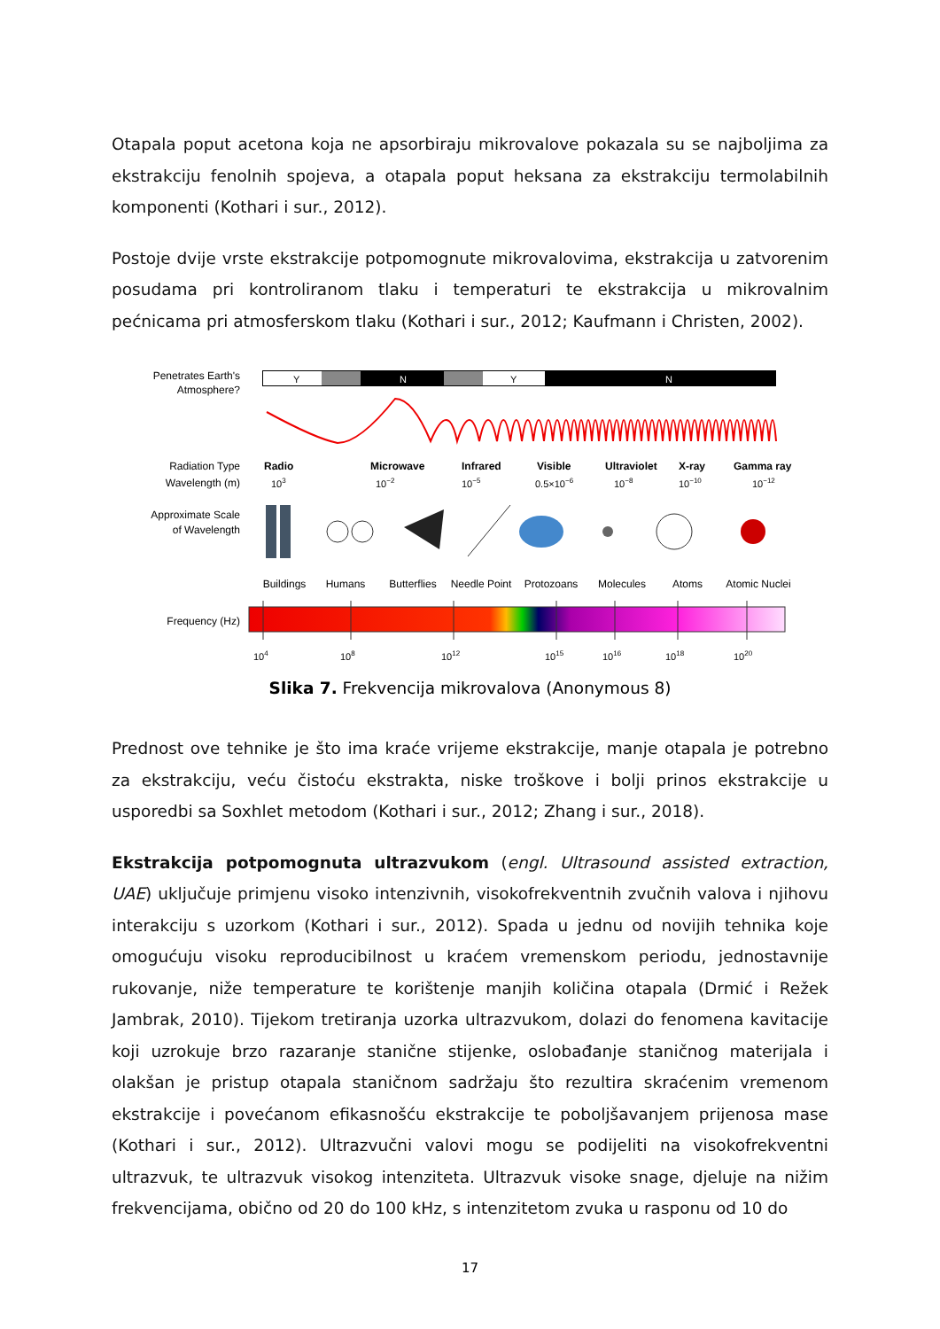Otapala poput acetona koja ne apsorbiraju mikrovalove pokazala su se najboljima za ekstrakciju fenolnih spojeva, a otapala poput heksana za ekstrakciju termolabilnih komponenti (Kothari i sur., 2012).
Postoje dvije vrste ekstrakcije potpomognute mikrovalovima, ekstrakcija u zatvorenim posudama pri kontroliranom tlaku i temperaturi te ekstrakcija u mikrovalnim pećnicama pri atmosferskom tlaku (Kothari i sur., 2012; Kaufmann i Christen, 2002).
Penetrates Earth's
Atmosphere?
Y
N
Y
N
Radiation Type
Wavelength (m)
Radio
Microwave
Infrared
Visible
Ultraviolet
X-ray
Gamma ray
103
10−2
10−5
0.5×10−6
10−8
10−10
10−12
Approximate Scale
of Wavelength
Buildings
Humans
Butterflies
Needle Point
Protozoans
Molecules
Atoms
Atomic Nuclei
Frequency (Hz)
104
108
1012
1015
1016
1018
1020
Slika 7. Frekvencija mikrovalova (Anonymous 8)
Prednost ove tehnike je što ima kraće vrijeme ekstrakcije, manje otapala je potrebno za ekstrakciju, veću čistoću ekstrakta, niske troškove i bolji prinos ekstrakcije u usporedbi sa Soxhlet metodom (Kothari i sur., 2012; Zhang i sur., 2018).
Ekstrakcija potpomognuta ultrazvukom (engl. Ultrasound assisted extraction, UAE) uključuje primjenu visoko intenzivnih, visokofrekventnih zvučnih valova i njihovu interakciju s uzorkom (Kothari i sur., 2012). Spada u jednu od novijih tehnika koje omogućuju visoku reproducibilnost u kraćem vremenskom periodu, jednostavnije rukovanje, niže temperature te korištenje manjih količina otapala (Drmić i Režek Jambrak, 2010). Tijekom tretiranja uzorka ultrazvukom, dolazi do fenomena kavitacije koji uzrokuje brzo razaranje stanične stijenke, oslobađanje staničnog materijala i olakšan je pristup otapala staničnom sadržaju što rezultira skraćenim vremenom ekstrakcije i povećanom efikasnošću ekstrakcije te poboljšavanjem prijenosa mase (Kothari i sur., 2012). Ultrazvučni valovi mogu se podijeliti na visokofrekventni ultrazvuk, te ultrazvuk visokog intenziteta. Ultrazvuk visoke snage, djeluje na nižim frekvencijama, obično od 20 do 100 kHz, s intenzitetom zvuka u rasponu od 10 do
17